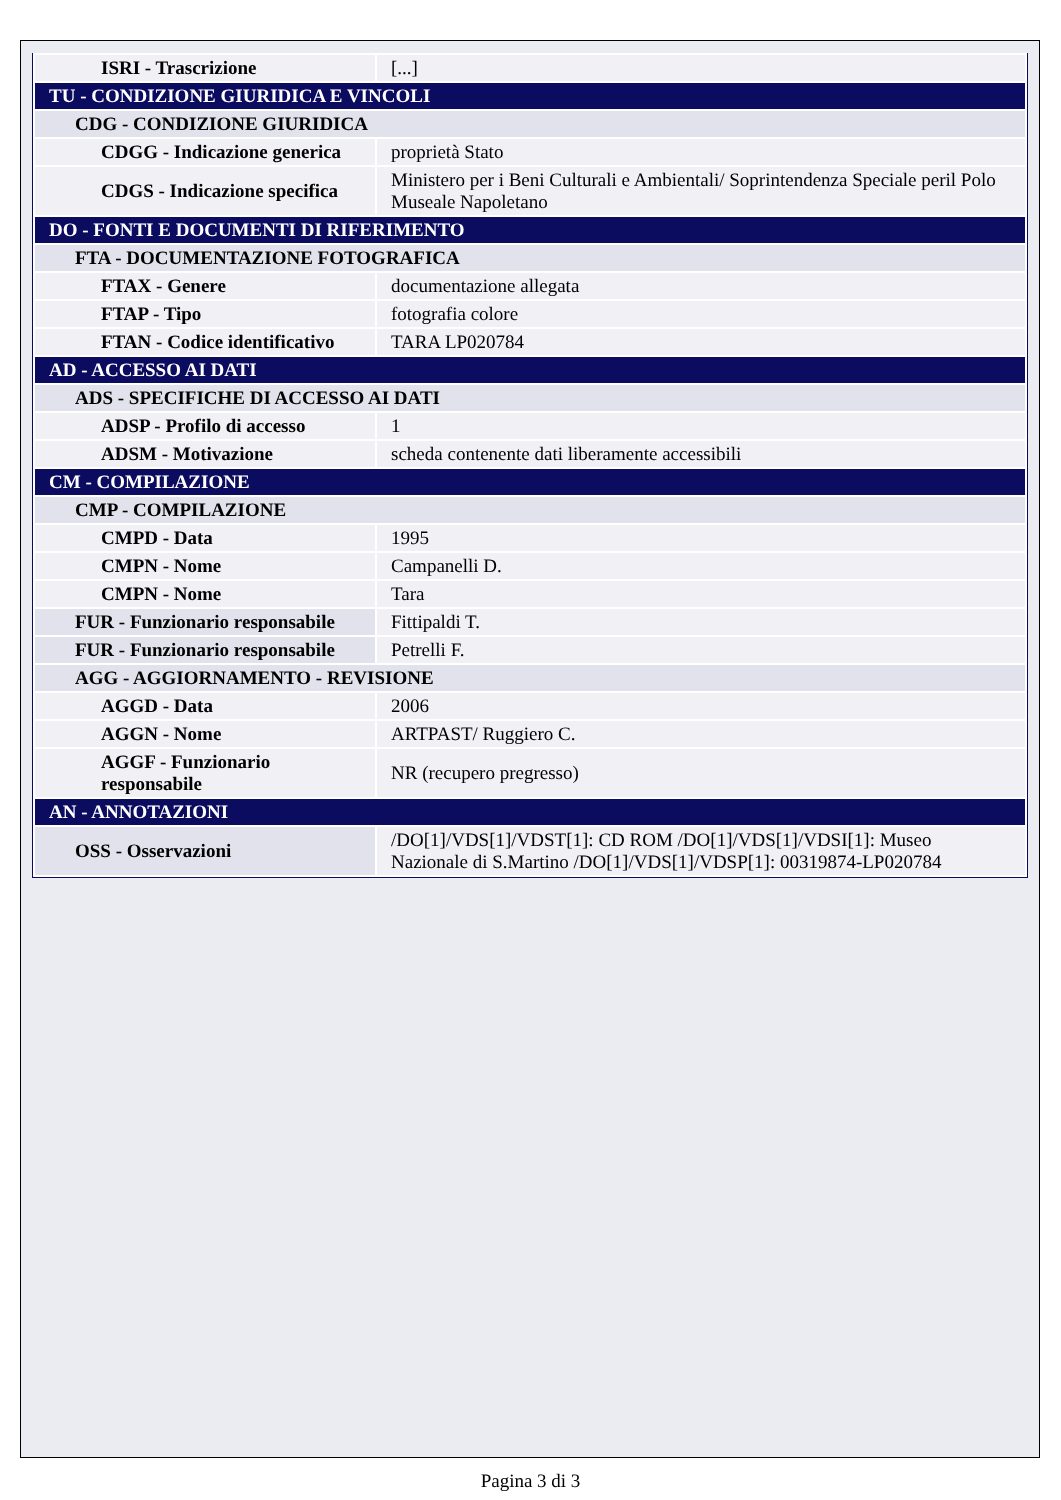| ISRI - Trascrizione | [...] |
| TU - CONDIZIONE GIURIDICA E VINCOLI | |
| CDG - CONDIZIONE GIURIDICA | |
| CDGG - Indicazione generica | proprietà Stato |
| CDGS - Indicazione specifica | Ministero per i Beni Culturali e Ambientali/ Soprintendenza Speciale peril Polo Museale Napoletano |
| DO - FONTI E DOCUMENTI DI RIFERIMENTO | |
| FTA - DOCUMENTAZIONE FOTOGRAFICA | |
| FTAX - Genere | documentazione allegata |
| FTAP - Tipo | fotografia colore |
| FTAN - Codice identificativo | TARA LP020784 |
| AD - ACCESSO AI DATI | |
| ADS - SPECIFICHE DI ACCESSO AI DATI | |
| ADSP - Profilo di accesso | 1 |
| ADSM - Motivazione | scheda contenente dati liberamente accessibili |
| CM - COMPILAZIONE | |
| CMP - COMPILAZIONE | |
| CMPD - Data | 1995 |
| CMPN - Nome | Campanelli D. |
| CMPN - Nome | Tara |
| FUR - Funzionario responsabile | Fittipaldi T. |
| FUR - Funzionario responsabile | Petrelli F. |
| AGG - AGGIORNAMENTO - REVISIONE | |
| AGGD - Data | 2006 |
| AGGN - Nome | ARTPAST/ Ruggiero C. |
| AGGF - Funzionario responsabile | NR (recupero pregresso) |
| AN - ANNOTAZIONI | |
| OSS - Osservazioni | /DO[1]/VDS[1]/VDST[1]: CD ROM /DO[1]/VDS[1]/VDSI[1]: Museo Nazionale di S.Martino /DO[1]/VDS[1]/VDSP[1]: 00319874-LP020784 |
Pagina 3 di 3